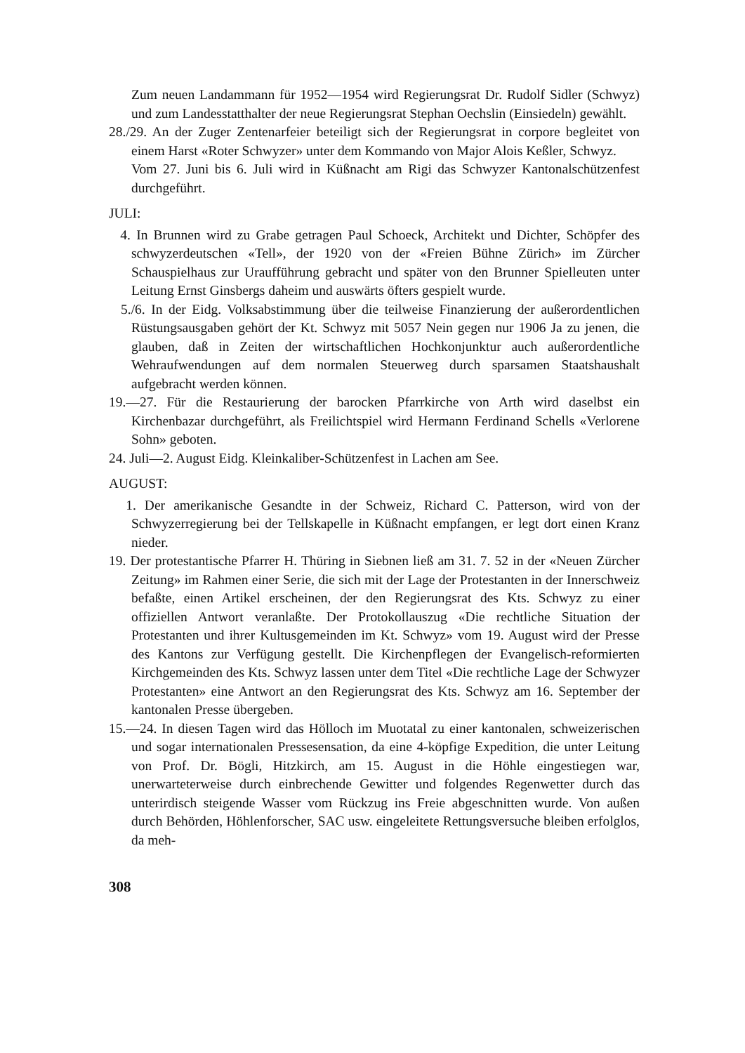Zum neuen Landammann für 1952—1954 wird Regierungsrat Dr. Rudolf Sidler (Schwyz) und zum Landesstatthalter der neue Regierungsrat Stephan Oechslin (Einsiedeln) gewählt.
28./29. An der Zuger Zentenarfeier beteiligt sich der Regierungsrat in corpore begleitet von einem Harst «Roter Schwyzer» unter dem Kommando von Major Alois Keßler, Schwyz.
Vom 27. Juni bis 6. Juli wird in Küßnacht am Rigi das Schwyzer Kantonalschützenfest durchgeführt.
JULI:
4. In Brunnen wird zu Grabe getragen Paul Schoeck, Architekt und Dichter, Schöpfer des schwyzerdeutschen «Tell», der 1920 von der «Freien Bühne Zürich» im Zürcher Schauspielhaus zur Uraufführung gebracht und später von den Brunner Spielleuten unter Leitung Ernst Ginsbergs daheim und auswärts öfters gespielt wurde.
5./6. In der Eidg. Volksabstimmung über die teilweise Finanzierung der außerordentlichen Rüstungsausgaben gehört der Kt. Schwyz mit 5057 Nein gegen nur 1906 Ja zu jenen, die glauben, daß in Zeiten der wirtschaftlichen Hochkonjunktur auch außerordentliche Wehraufwendungen auf dem normalen Steuerweg durch sparsamen Staatshaushalt aufgebracht werden können.
19.—27. Für die Restaurierung der barocken Pfarrkirche von Arth wird daselbst ein Kirchenbazar durchgeführt, als Freilichtspiel wird Hermann Ferdinand Schells «Verlorene Sohn» geboten.
24. Juli—2. August Eidg. Kleinkaliber-Schützenfest in Lachen am See.
AUGUST:
1. Der amerikanische Gesandte in der Schweiz, Richard C. Patterson, wird von der Schwyzerregierung bei der Tellskapelle in Küßnacht empfangen, er legt dort einen Kranz nieder.
19. Der protestantische Pfarrer H. Thüring in Siebnen ließ am 31. 7. 52 in der «Neuen Zürcher Zeitung» im Rahmen einer Serie, die sich mit der Lage der Protestanten in der Innerschweiz befaßte, einen Artikel erscheinen, der den Regierungsrat des Kts. Schwyz zu einer offiziellen Antwort veranlaßte. Der Protokollauszug «Die rechtliche Situation der Protestanten und ihrer Kultusgemeinden im Kt. Schwyz» vom 19. August wird der Presse des Kantons zur Verfügung gestellt. Die Kirchenpflegen der Evangelisch-reformierten Kirchgemeinden des Kts. Schwyz lassen unter dem Titel «Die rechtliche Lage der Schwyzer Protestanten» eine Antwort an den Regierungsrat des Kts. Schwyz am 16. September der kantonalen Presse übergeben.
15.—24. In diesen Tagen wird das Hölloch im Muotatal zu einer kantonalen, schweizerischen und sogar internationalen Pressesensation, da eine 4-köpfige Expedition, die unter Leitung von Prof. Dr. Bögli, Hitzkirch, am 15. August in die Höhle eingestiegen war, unerwarteterweise durch einbrechende Gewitter und folgendes Regenwetter durch das unterirdisch steigende Wasser vom Rückzug ins Freie abgeschnitten wurde. Von außen durch Behörden, Höhlenforscher, SAC usw. eingeleitete Rettungsversuche bleiben erfolglos, da meh-
308